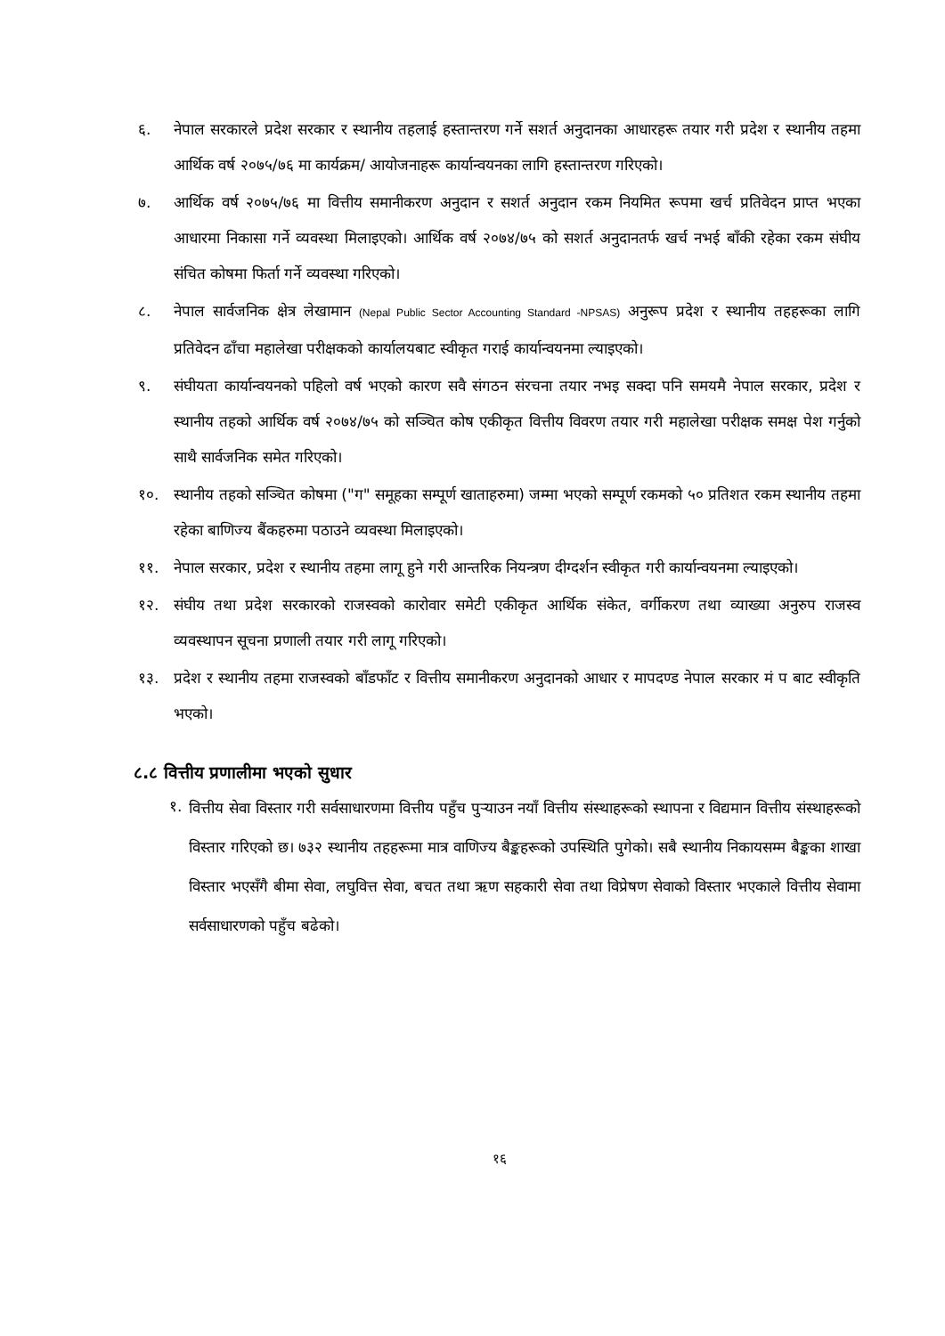६. नेपाल सरकारले प्रदेश सरकार र स्थानीय तहलाई हस्तान्तरण गर्ने सशर्त अनुदानका आधारहरू तयार गरी प्रदेश र स्थानीय तहमा आर्थिक वर्ष २०७५/७६ मा कार्यक्रम/ आयोजनाहरू कार्यान्वयनका लागि हस्तान्तरण गरिएको।
७. आर्थिक वर्ष २०७५/७६ मा वित्तीय समानीकरण अनुदान र सशर्त अनुदान रकम नियमित रूपमा खर्च प्रतिवेदन प्राप्त भएका आधारमा निकासा गर्ने व्यवस्था मिलाइएको। आर्थिक वर्ष २०७४/७५ को सशर्त अनुदानतर्फ खर्च नभई बाँकी रहेका रकम संघीय संचित कोषमा फिर्ता गर्ने व्यवस्था गरिएको।
८. नेपाल सार्वजनिक क्षेत्र लेखामान (Nepal Public Sector Accounting Standard -NPSAS) अनुरूप प्रदेश र स्थानीय तहहरूका लागि प्रतिवेदन ढाँचा महालेखा परीक्षकको कार्यालयबाट स्वीकृत गराई कार्यान्वयनमा ल्याइएको।
९. संघीयता कार्यान्वयनको पहिलो वर्ष भएको कारण सवै संगठन संरचना तयार नभइ सक्दा पनि समयमै नेपाल सरकार, प्रदेश र स्थानीय तहको आर्थिक वर्ष २०७४/७५ को सञ्चित कोष एकीकृत वित्तीय विवरण तयार गरी महालेखा परीक्षक समक्ष पेश गर्नुको साथै सार्वजनिक समेत गरिएको।
१०. स्थानीय तहको सञ्चित कोषमा ("ग" समूहका सम्पूर्ण खाताहरुमा) जम्मा भएको सम्पूर्ण रकमको ५० प्रतिशत रकम स्थानीय तहमा रहेका बाणिज्य बैंकहरुमा पठाउने व्यवस्था मिलाइएको।
११. नेपाल सरकार, प्रदेश र स्थानीय तहमा लागू हुने गरी आन्तरिक नियन्त्रण दीग्दर्शन स्वीकृत गरी कार्यान्वयनमा ल्याइएको।
१२. संघीय तथा प्रदेश सरकारको राजस्वको कारोवार समेटी एकीकृत आर्थिक संकेत, वर्गीकरण तथा व्याख्या अनुरुप राजस्व व्यवस्थापन सूचना प्रणाली तयार गरी लागू गरिएको।
१३. प्रदेश र स्थानीय तहमा राजस्वको बाँडफाँट र वित्तीय समानीकरण अनुदानको आधार र मापदण्ड नेपाल सरकार मं प बाट स्वीकृति भएको।
८.८ वित्तीय प्रणालीमा भएको सुधार
१. वित्तीय सेवा विस्तार गरी सर्वसाधारणमा वित्तीय पहुँच पुऱ्याउन नयाँ वित्तीय संस्थाहरूको स्थापना र विद्यमान वित्तीय संस्थाहरूको विस्तार गरिएको छ। ७३२ स्थानीय तहहरूमा मात्र वाणिज्य बैङ्कहरूको उपस्थिति पुगेको। सबै स्थानीय निकायसम्म बैङ्कका शाखा विस्तार भएसँगै बीमा सेवा, लघुवित्त सेवा, बचत तथा ऋण सहकारी सेवा तथा विप्रेषण सेवाको विस्तार भएकाले वित्तीय सेवामा सर्वसाधारणको पहुँच बढेको।
१६